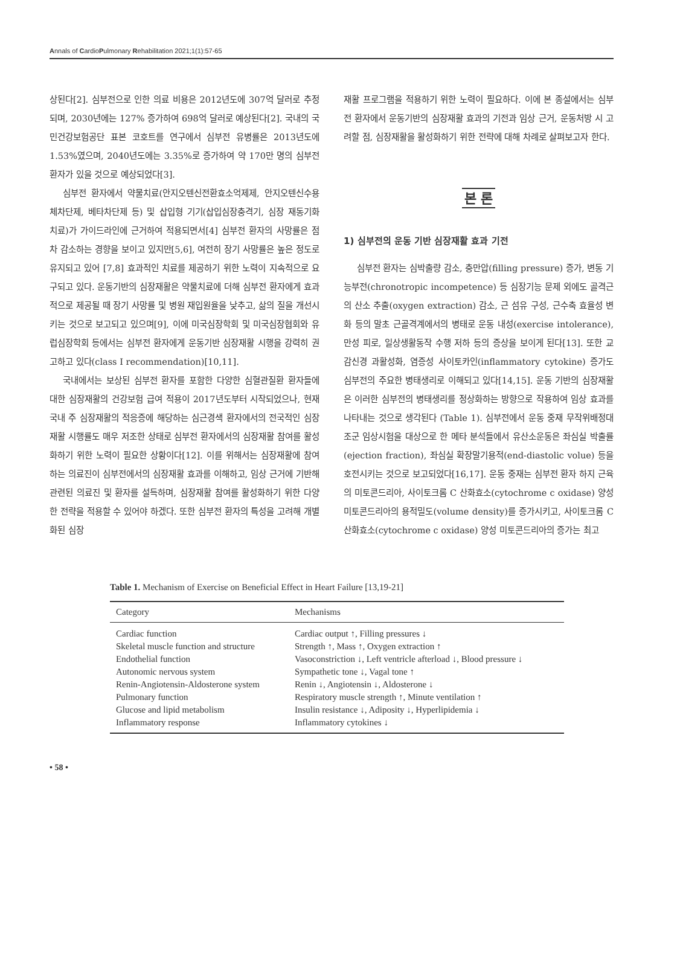Annals of CardioPulmonary Rehabilitation 2021;1(1):57-65
상된다[2]. 심부전으로 인한 의료 비용은 2012년도에 307억 달러로 추정되며, 2030년에는 127% 증가하여 698억 달러로 예상된다[2]. 국내의 국민건강보험공단 표본 코호트를 연구에서 심부전 유병률은 2013년도에 1.53%였으며, 2040년도에는 3.35%로 증가하여 약 170만 명의 심부전 환자가 있을 것으로 예상되었다[3].
심부전 환자에서 약물치료(안지오텐신전환효소억제제, 안지오텐신수용체차단제, 베타차단제 등) 및 삽입형 기기(삽입심장충격기, 심장 재동기화 치료)가 가이드라인에 근거하여 적용되면서[4] 심부전 환자의 사망률은 점차 감소하는 경향을 보이고 있지만[5,6], 여전히 장기 사망률은 높은 정도로 유지되고 있어 [7,8] 효과적인 치료를 제공하기 위한 노력이 지속적으로 요구되고 있다. 운동기반의 심장재활은 약물치료에 더해 심부전 환자에게 효과적으로 제공될 때 장기 사망률 및 병원 재입원율을 낮추고, 삶의 질을 개선시키는 것으로 보고되고 있으며[9], 이에 미국심장학회 및 미국심장협회와 유럽심장학회 등에서는 심부전 환자에게 운동기반 심장재활 시행을 강력히 권고하고 있다(class I recommendation)[10,11].
국내에서는 보상된 심부전 환자를 포함한 다양한 심혈관질환 환자들에 대한 심장재활의 건강보험 급여 적용이 2017년도부터 시작되었으나, 현재 국내 주 심장재활의 적응증에 해당하는 심근경색 환자에서의 전국적인 심장재활 시행률도 매우 저조한 상태로 심부전 환자에서의 심장재활 참여를 활성화하기 위한 노력이 필요한 상황이다[12]. 이를 위해서는 심장재활에 참여하는 의료진이 심부전에서의 심장재활 효과를 이해하고, 임상 근거에 기반해 관련된 의료진 및 환자를 설득하며, 심장재활 참여를 활성화하기 위한 다양한 전략을 적용할 수 있어야 하겠다. 또한 심부전 환자의 특성을 고려해 개별화된 심장
재활 프로그램을 적용하기 위한 노력이 필요하다. 이에 본 종설에서는 심부전 환자에서 운동기반의 심장재활 효과의 기전과 임상 근거, 운동처방 시 고려할 점, 심장재활을 활성화하기 위한 전략에 대해 차례로 살펴보고자 한다.
본 론
1) 심부전의 운동 기반 심장재활 효과 기전
심부전 환자는 심박출량 감소, 충만압(filling pressure) 증가, 변동 기능부전(chronotropic incompetence) 등 심장기능 문제 외에도 골격근의 산소 추출(oxygen extraction) 감소, 근 섬유 구성, 근수축 효율성 변화 등의 말초 근골격계에서의 병태로 운동 내성(exercise intolerance), 만성 피로, 일상생활동작 수행 저하 등의 증상을 보이게 된다[13]. 또한 교감신경 과활성화, 염증성 사이토카인(inflammatory cytokine) 증가도 심부전의 주요한 병태생리로 이해되고 있다[14,15]. 운동 기반의 심장재활은 이러한 심부전의 병태생리를 정상화하는 방향으로 작용하여 임상 효과를 나타내는 것으로 생각된다 (Table 1). 심부전에서 운동 중재 무작위배정대조군 임상시험을 대상으로 한 메타 분석들에서 유산소운동은 좌심실 박출률(ejection fraction), 좌심실 확장말기용적(end-diastolic volue) 등을 호전시키는 것으로 보고되었다[16,17]. 운동 중재는 심부전 환자 하지 근육의 미토콘드리아, 사이토크롬 C 산화효소(cytochrome c oxidase) 양성 미토콘드리아의 용적밀도(volume density)를 증가시키고, 사이토크롬 C 산화효소(cytochrome c oxidase) 양성 미토콘드리아의 증가는 최고
Table 1. Mechanism of Exercise on Beneficial Effect in Heart Failure [13,19-21]
| Category | Mechanisms |
| --- | --- |
| Cardiac function | Cardiac output ↑, Filling pressures ↓ |
| Skeletal muscle function and structure | Strength ↑, Mass ↑, Oxygen extraction ↑ |
| Endothelial function | Vasoconstriction ↓, Left ventricle afterload ↓, Blood pressure ↓ |
| Autonomic nervous system | Sympathetic tone ↓, Vagal tone ↑ |
| Renin-Angiotensin-Aldosterone system | Renin ↓, Angiotensin ↓, Aldosterone ↓ |
| Pulmonary function | Respiratory muscle strength ↑, Minute ventilation ↑ |
| Glucose and lipid metabolism | Insulin resistance ↓, Adiposity ↓, Hyperlipidemia ↓ |
| Inflammatory response | Inflammatory cytokines ↓ |
• 58 •